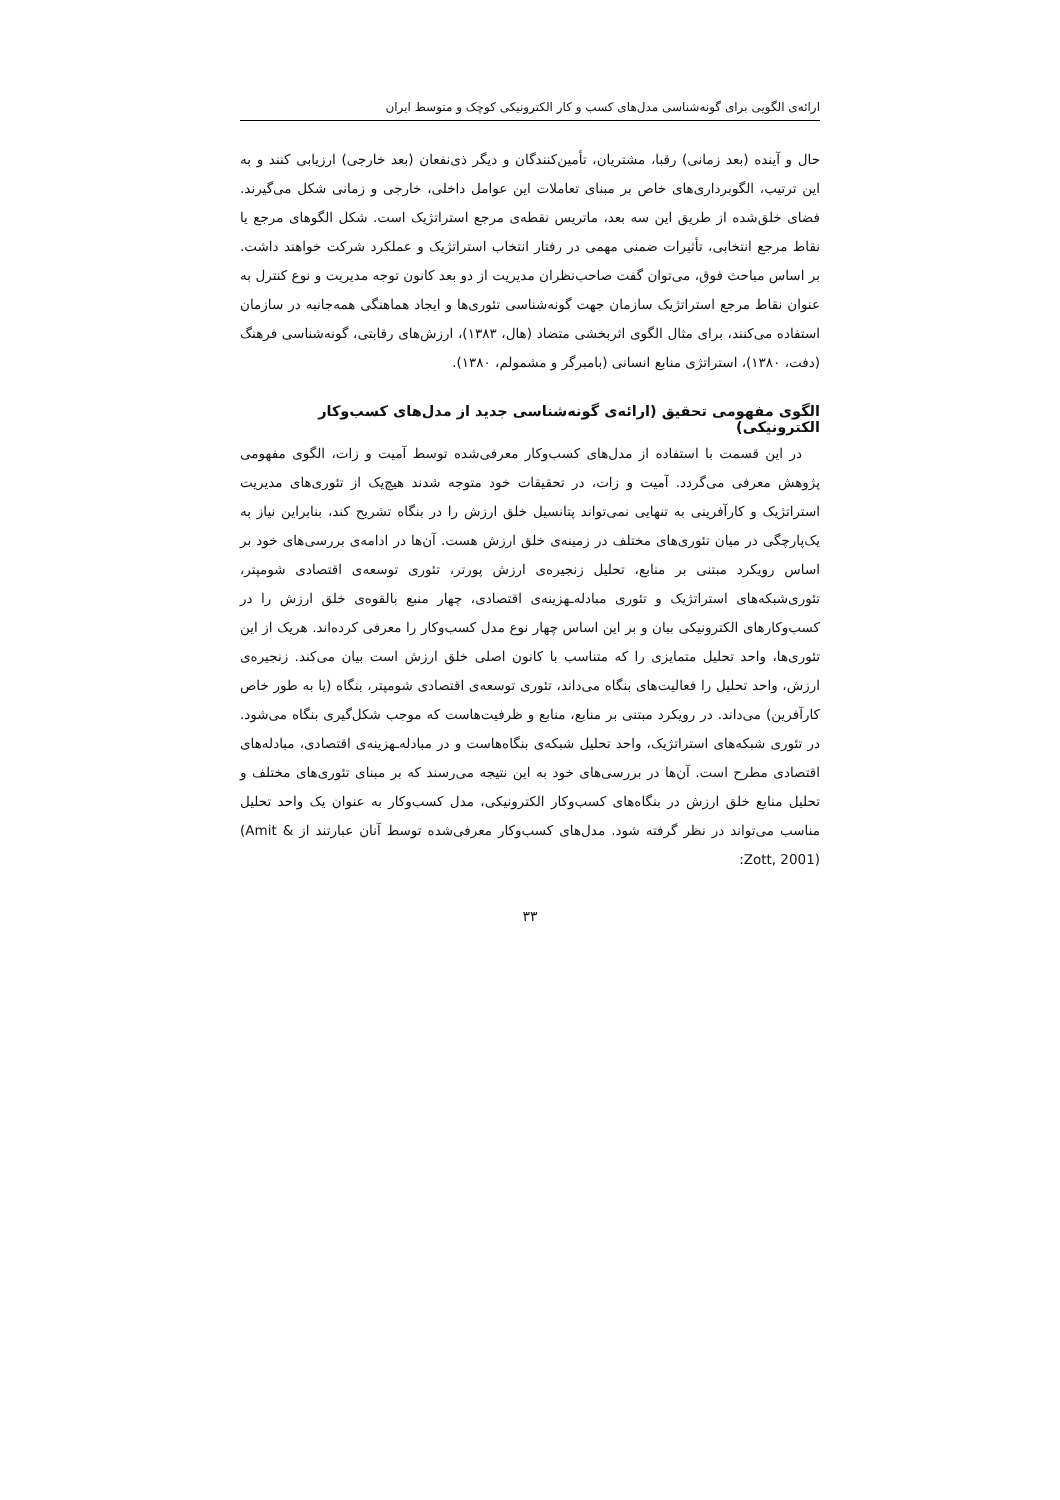ارائه‌ی الگویی برای گونه‌شناسی مدل‌های کسب و کار الکترونیکی کوچک و متوسط ایران
حال و آینده (بعد زمانی) رقبا، مشتریان، تأمین‌کنندگان و دیگر ذی‌نفعان (بعد خارجی) ارزیابی کنند و به این ترتیب، الگوبرداری‌های خاص بر مبنای تعاملات این عوامل داخلی، خارجی و زمانی شکل می‌گیرند. فضای خلق‌شده از طریق این سه بعد، ماتریس نقطه‌ی مرجع استراتژیک است. شکل الگوهای مرجع یا نقاط مرجع انتخابی، تأثیرات ضمنی مهمی در رفتار انتخاب استراتژیک و عملکرد شرکت خواهند داشت. بر اساس مباحث فوق، می‌توان گفت صاحب‌نظران مدیریت از دو بعد کانون توجه مدیریت و نوع کنترل به عنوان نقاط مرجع استراتژیک سازمان جهت گونه‌شناسی تئوری‌ها و ایجاد هماهنگی همه‌جانبه در سازمان استفاده می‌کنند، برای مثال الگوی اثربخشی متضاد (هال، ۱۳۸۳)، ارزش‌های رقابتی، گونه‌شناسی فرهنگ (دفت، ۱۳۸۰)، استراتژی منابع انسانی (بامبرگر و مشمولم، ۱۳۸۰).
الگوی مفهومی تحقیق (ارائه‌ی گونه‌شناسی جدید از مدل‌های کسب‌وکار الکترونیکی)
در این قسمت با استفاده از مدل‌های کسب‌وکار معرفی‌شده توسط آمیت و زات، الگوی مفهومی پژوهش معرفی می‌گردد. آمیت و زات، در تحقیقات خود متوجه شدند هیچ‌یک از تئوری‌های مدیریت استراتژیک و کارآفرینی به تنهایی نمی‌تواند پتانسیل خلق ارزش را در بنگاه تشریح کند، بنابراین نیاز به یک‌پارچگی در میان تئوری‌های مختلف در زمینه‌ی خلق ارزش هست. آن‌ها در ادامه‌ی بررسی‌های خود بر اساس رویکرد مبتنی بر منابع، تحلیل زنجیره‌ی ارزش پورتر، تئوری توسعه‌ی اقتصادی شومپتر، تئوری‌شبکه‌های استراتژیک و تئوری مبادله‌ـهزینه‌ی اقتصادی، چهار منبع بالقوه‌ی خلق ارزش را در کسب‌وکارهای الکترونیکی بیان و بر این اساس چهار نوع مدل کسب‌وکار را معرفی کرده‌اند. هریک از این تئوری‌ها، واحد تحلیل متمایزی را که متناسب با کانون اصلی خلق ارزش است بیان می‌کند. زنجیره‌ی ارزش، واحد تحلیل را فعالیت‌های بنگاه می‌داند، تئوری توسعه‌ی اقتصادی شومپتر، بنگاه (یا به طور خاص کارآفرین) می‌داند. در رویکرد مبتنی بر منابع، منابع و ظرفیت‌هاست که موجب شکل‌گیری بنگاه می‌شود. در تئوری شبکه‌های استراتژیک، واحد تحلیل شبکه‌ی بنگاه‌هاست و در مبادله‌ـهزینه‌ی اقتصادی، مبادله‌های اقتصادی مطرح است. آن‌ها در بررسی‌های خود به این نتیجه می‌رسند که بر مبنای تئوری‌های مختلف و تحلیل منابع خلق ارزش در بنگاه‌های کسب‌وکار الکترونیکی، مدل کسب‌وکار به عنوان یک واحد تحلیل مناسب می‌تواند در نظر گرفته شود. مدل‌های کسب‌وکار معرفی‌شده توسط آنان عبارتند از (Amit & Zott, 2001):
۳۳